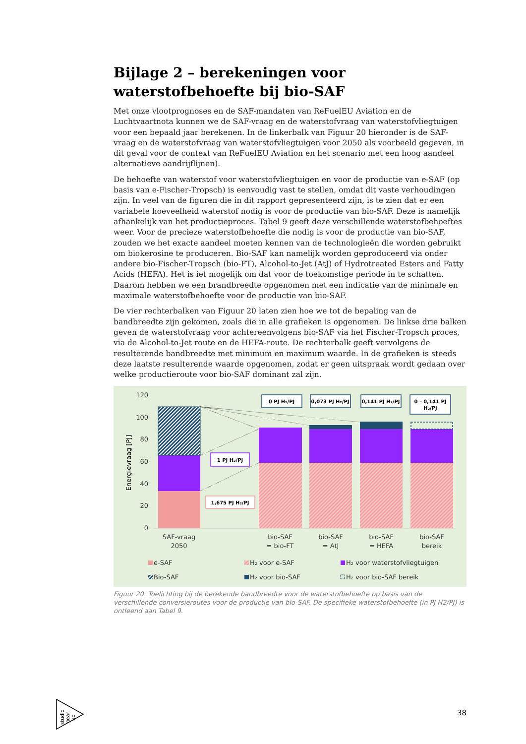Bijlage 2 – berekeningen voor waterstofbehoefte bij bio-SAF
Met onze vlootprognoses en de SAF-mandaten van ReFuelEU Aviation en de Luchtvaartnota kunnen we de SAF-vraag en de waterstofvraag van waterstofvliegtuigen voor een bepaald jaar berekenen. In de linkerbalk van Figuur 20 hieronder is de SAF-vraag en de waterstofvraag van waterstofvliegtuigen voor 2050 als voorbeeld gegeven, in dit geval voor de context van ReFuelEU Aviation en het scenario met een hoog aandeel alternatieve aandrijflijnen).
De behoefte van waterstof voor waterstofvliegtuigen en voor de productie van e-SAF (op basis van e-Fischer-Tropsch) is eenvoudig vast te stellen, omdat dit vaste verhoudingen zijn. In veel van de figuren die in dit rapport gepresenteerd zijn, is te zien dat er een variabele hoeveelheid waterstof nodig is voor de productie van bio-SAF. Deze is namelijk afhankelijk van het productieproces. Tabel 9 geeft deze verschillende waterstofbehoeftes weer. Voor de precieze waterstofbehoefte die nodig is voor de productie van bio-SAF, zouden we het exacte aandeel moeten kennen van de technologieën die worden gebruikt om biokerosine te produceren. Bio-SAF kan namelijk worden geproduceerd via onder andere bio-Fischer-Tropsch (bio-FT), Alcohol-to-Jet (AtJ) of Hydrotreated Esters and Fatty Acids (HEFA). Het is iet mogelijk om dat voor de toekomstige periode in te schatten. Daarom hebben we een brandbreedte opgenomen met een indicatie van de minimale en maximale waterstofbehoefte voor de productie van bio-SAF.
De vier rechterbalken van Figuur 20 laten zien hoe we tot de bepaling van de bandbreedte zijn gekomen, zoals die in alle grafieken is opgenomen. De linkse drie balken geven de waterstofvraag voor achtereenvolgens bio-SAF via het Fischer-Tropsch proces, via de Alcohol-to-Jet route en de HEFA-route. De rechterbalk geeft vervolgens de resulterende bandbreedte met minimum en maximum waarde. In de grafieken is steeds deze laatste resulterende waarde opgenomen, zodat er geen uitspraak wordt gedaan over welke productieroute voor bio-SAF dominant zal zijn.
120
100
80
60
40
20
0
Energievraag [PJ]
0 PJ H₂/PJ
0,073 PJ H₂/PJ
0,141 PJ H₂/PJ
0 – 0,141 PJ
H₂/PJ
1 PJ H₂/PJ
1,675 PJ H₂/PJ
SAF-vraag
2050
bio-SAF
= bio-FT
bio-SAF
= AtJ
bio-SAF
= HEFA
bio-SAF
bereik
e-SAF
H₂ voor e-SAF
H₂ voor waterstofvliegtuigen
Bio-SAF
H₂ voor bio-SAF
H₂ voor bio-SAF bereik
Figuur 20. Toelichting bij de berekende bandbreedte voor de waterstofbehoefte op basis van de verschillende conversieroutes voor de productie van bio-SAF. De specifieke waterstofbehoefte (in PJ H2/PJ) is ontleend aan Tabel 9.
studio
gear
up
38